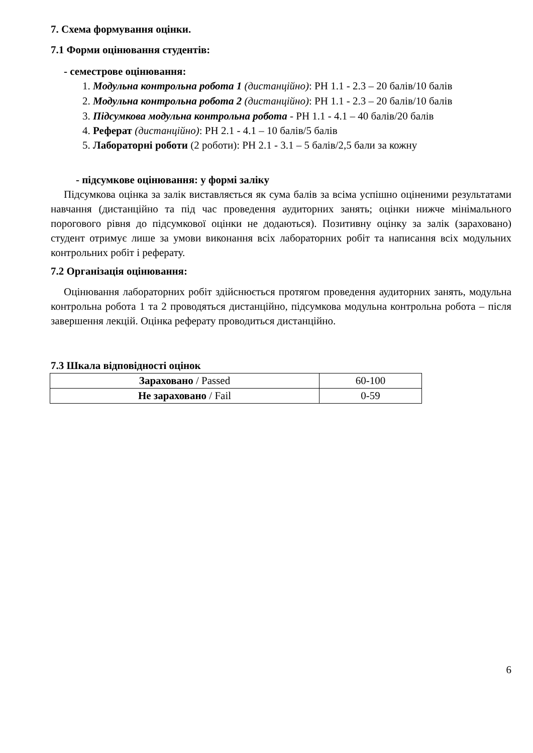7. Схема формування оцінки.
7.1 Форми оцінювання студентів:
- семестрове оцінювання:
1. Модульна контрольна робота 1 (дистанційно): РН 1.1 - 2.3 – 20 балів/10 балів
2. Модульна контрольна робота 2 (дистанційно): РН 1.1 - 2.3 – 20 балів/10 балів
3. Підсумкова модульна контрольна робота - РН 1.1 - 4.1 – 40 балів/20 балів
4. Реферат (дистанційно): РН 2.1 - 4.1 – 10 балів/5 балів
5. Лабораторні роботи (2 роботи): РН 2.1 - 3.1 – 5 балів/2,5 бали за кожну
- підсумкове оцінювання: у формі заліку
Підсумкова оцінка за залік виставляється як сума балів за всіма успішно оціненими результатами навчання (дистанційно та під час проведення аудиторних занять; оцінки нижче мінімального порогового рівня до підсумкової оцінки не додаються). Позитивну оцінку за залік (зараховано) студент отримує лише за умови виконання всіх лабораторних робіт та написання всіх модульних контрольних робіт і реферату.
7.2 Організація оцінювання:
Оцінювання лабораторних робіт здійснюється протягом проведення аудиторних занять, модульна контрольна робота 1 та 2 проводяться дистанційно, підсумкова модульна контрольна робота – після завершення лекцій. Оцінка реферату проводиться дистанційно.
7.3 Шкала відповідності оцінок
| Зараховано / Passed | 60-100 |
| Не зараховано / Fail | 0-59 |
6